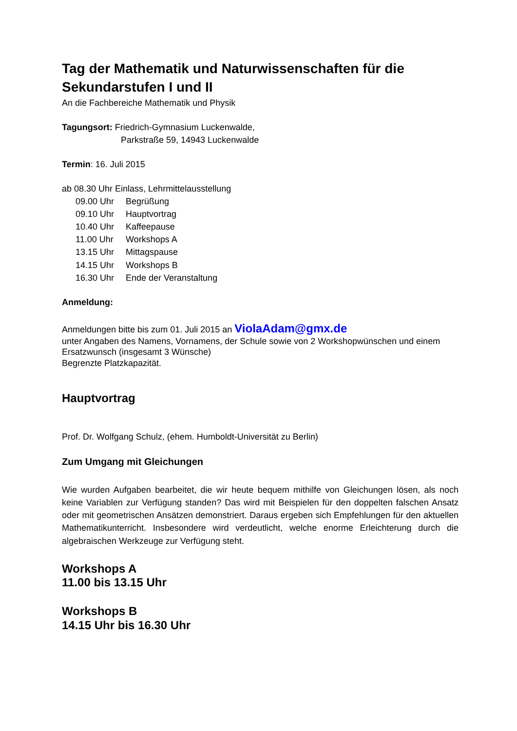Tag der Mathematik und Naturwissenschaften für die Sekundarstufen I und II
An die Fachbereiche Mathematik und Physik
Tagungsort: Friedrich-Gymnasium Luckenwalde,
Parkstraße 59, 14943 Luckenwalde
Termin: 16. Juli 2015
ab 08.30 Uhr Einlass, Lehrmittelausstellung
09.00 Uhr Begrüßung
09.10 Uhr Hauptvortrag
10.40 Uhr Kaffeepause
11.00 Uhr Workshops A
13.15 Uhr Mittagspause
14.15 Uhr Workshops B
16.30 Uhr Ende der Veranstaltung
Anmeldung:
Anmeldungen bitte bis zum 01. Juli 2015 an ViolaAdam@gmx.de
unter Angaben des Namens, Vornamens, der Schule sowie von 2 Workshopwünschen und einem Ersatzwunsch (insgesamt 3 Wünsche)
Begrenzte Platzkapazität.
Hauptvortrag
Prof. Dr. Wolfgang Schulz, (ehem. Humboldt-Universität zu Berlin)
Zum Umgang mit Gleichungen
Wie wurden Aufgaben bearbeitet, die wir heute bequem mithilfe von Gleichungen lösen, als noch keine Variablen zur Verfügung standen? Das wird mit Beispielen für den doppelten falschen Ansatz oder mit geometrischen Ansätzen demonstriert. Daraus ergeben sich Empfehlungen für den aktuellen Mathematikunterricht. Insbesondere wird verdeutlicht, welche enorme Erleichterung durch die algebraischen Werkzeuge zur Verfügung steht.
Workshops A
11.00 bis 13.15 Uhr
Workshops B
14.15 Uhr bis 16.30 Uhr